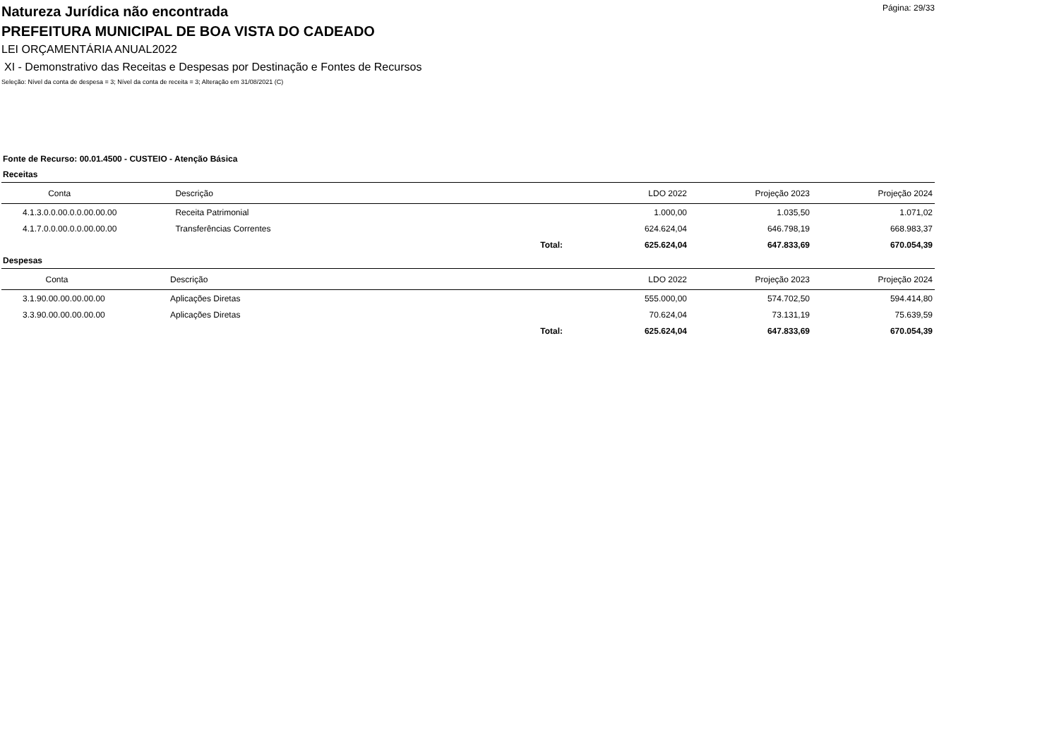Página: 29/33
Natureza Jurídica não encontrada
PREFEITURA MUNICIPAL DE BOA VISTA DO CADEADO
LEI ORÇAMENTÁRIA ANUAL2022
XI - Demonstrativo das Receitas e Despesas por Destinação e Fontes de Recursos
Seleção: Nível da conta de despesa = 3; Nível da conta de receita = 3; Alteração em 31/08/2021 (C)
Fonte de Recurso: 00.01.4500 - CUSTEIO - Atenção Básica
Receitas
| Conta | Descrição | | LDO 2022 | Projeção 2023 | Projeção 2024 |
| --- | --- | --- | --- | --- | --- |
| 4.1.3.0.0.00.0.0.00.00.00 | Receita Patrimonial | | 1.000,00 | 1.035,50 | 1.071,02 |
| 4.1.7.0.0.00.0.0.00.00.00 | Transferências Correntes | | 624.624,04 | 646.798,19 | 668.983,37 |
| | | Total: | 625.624,04 | 647.833,69 | 670.054,39 |
Despesas
| Conta | Descrição | | LDO 2022 | Projeção 2023 | Projeção 2024 |
| --- | --- | --- | --- | --- | --- |
| 3.1.90.00.00.00.00.00 | Aplicações Diretas | | 555.000,00 | 574.702,50 | 594.414,80 |
| 3.3.90.00.00.00.00.00 | Aplicações Diretas | | 70.624,04 | 73.131,19 | 75.639,59 |
| | | Total: | 625.624,04 | 647.833,69 | 670.054,39 |